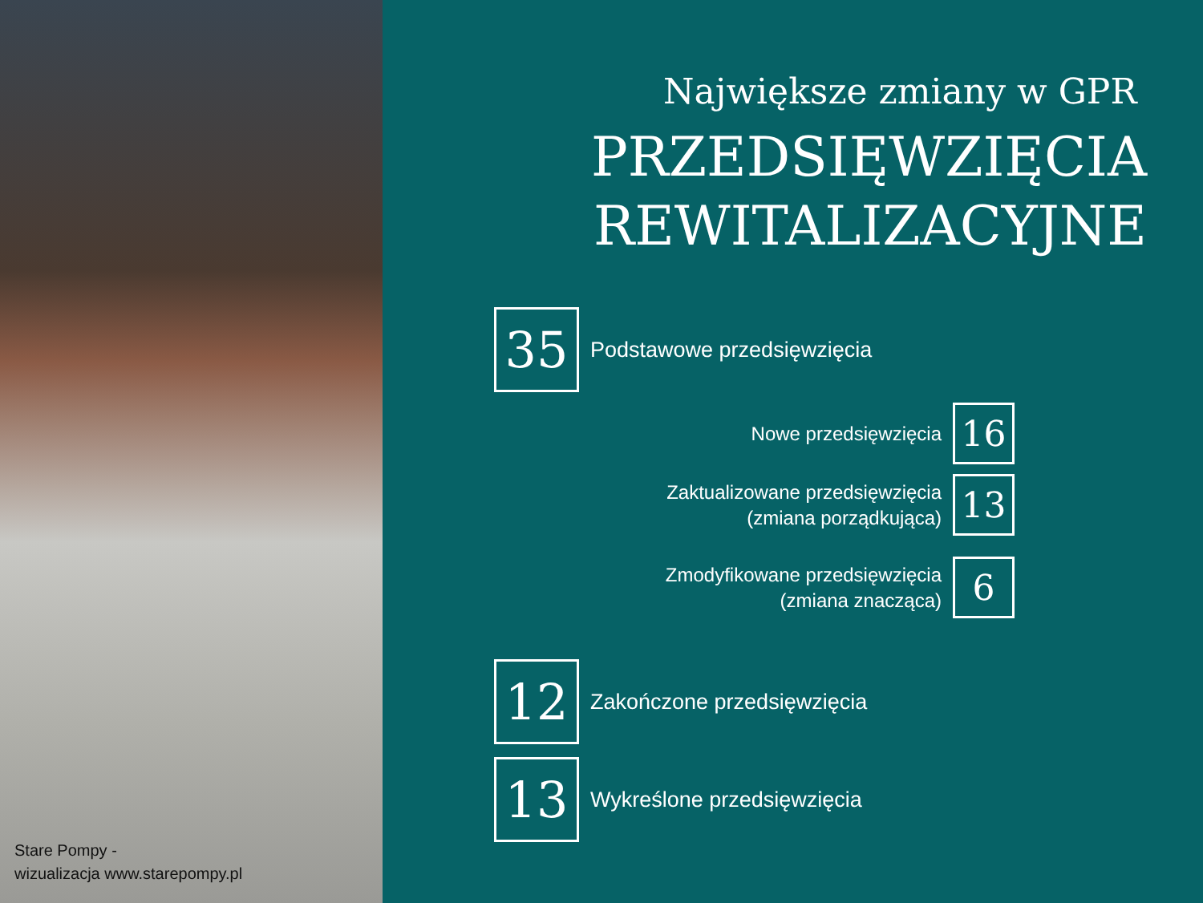Stare Pompy -
wizualizacja www.starepompy.pl
Największe zmiany w GPR
PRZEDSIĘWZIĘCIA
REWITALIZACYJNE
35
Podstawowe przedsięwzięcia
Nowe przedsięwzięcia
16
Zaktualizowane przedsięwzięcia
(zmiana porządkująca)
13
Zmodyfikowane przedsięwzięcia
(zmiana znacząca)
6
12
Zakończone przedsięwzięcia
13
Wykreślone przedsięwzięcia